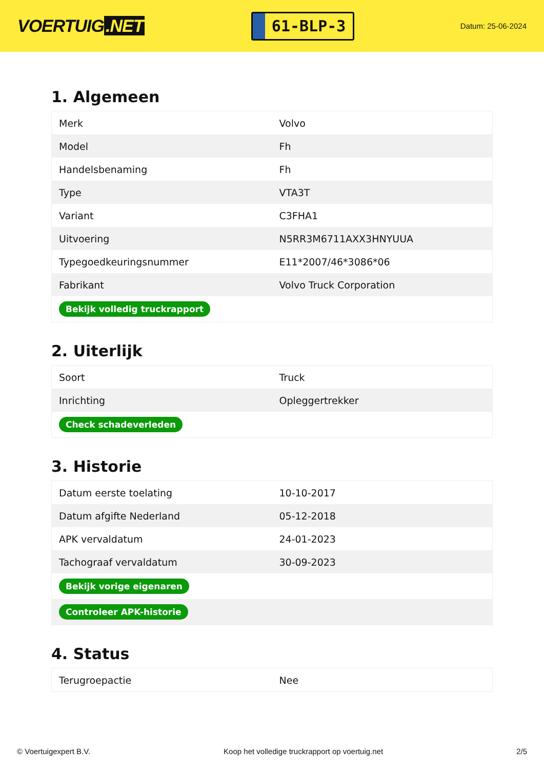VOERTUIG.NET
61-BLP-3
Datum: 25-06-2024
1. Algemeen
| Merk | Volvo |
| Model | Fh |
| Handelsbenaming | Fh |
| Type | VTA3T |
| Variant | C3FHA1 |
| Uitvoering | N5RR3M6711AXX3HNYUUA |
| Typegoedkeuringsnummer | E11*2007/46*3086*06 |
| Fabrikant | Volvo Truck Corporation |
| Bekijk volledig truckrapport | |
2. Uiterlijk
| Soort | Truck |
| Inrichting | Opleggertrekker |
| Check schadeverleden | |
3. Historie
| Datum eerste toelating | 10-10-2017 |
| Datum afgifte Nederland | 05-12-2018 |
| APK vervaldatum | 24-01-2023 |
| Tachograaf vervaldatum | 30-09-2023 |
| Bekijk vorige eigenaren | |
| Controleer APK-historie | |
4. Status
| Terugroepactie | Nee |
© Voertuigexpert B.V. Koop het volledige truckrapport op voertuig.net 2/5